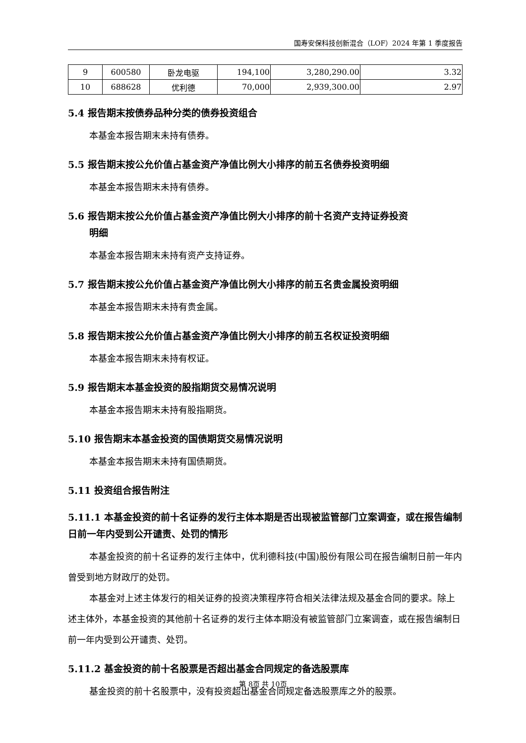国寿安保科技创新混合（LOF）2024 年第 1 季度报告
| 9 | 600580 | 卧龙电驱 | 194,100 | 3,280,290.00 | 3.32 |
| 10 | 688628 | 优利德 | 70,000 | 2,939,300.00 | 2.97 |
5.4 报告期末按债券品种分类的债券投资组合
本基金本报告期末未持有债券。
5.5 报告期末按公允价值占基金资产净值比例大小排序的前五名债券投资明细
本基金本报告期末未持有债券。
5.6 报告期末按公允价值占基金资产净值比例大小排序的前十名资产支持证券投资
明细
本基金本报告期末未持有资产支持证券。
5.7 报告期末按公允价值占基金资产净值比例大小排序的前五名贵金属投资明细
本基金本报告期末未持有贵金属。
5.8 报告期末按公允价值占基金资产净值比例大小排序的前五名权证投资明细
本基金本报告期末未持有权证。
5.9 报告期末本基金投资的股指期货交易情况说明
本基金本报告期末未持有股指期货。
5.10 报告期末本基金投资的国债期货交易情况说明
本基金本报告期末未持有国债期货。
5.11 投资组合报告附注
5.11.1 本基金投资的前十名证券的发行主体本期是否出现被监管部门立案调查，或在报告编制日前一年内受到公开谴责、处罚的情形
本基金投资的前十名证券的发行主体中，优利德科技(中国)股份有限公司在报告编制日前一年内曾受到地方财政厅的处罚。
本基金对上述主体发行的相关证券的投资决策程序符合相关法律法规及基金合同的要求。除上述主体外，本基金投资的其他前十名证券的发行主体本期没有被监管部门立案调查，或在报告编制日前一年内受到公开谴责、处罚。
5.11.2 基金投资的前十名股票是否超出基金合同规定的备选股票库
基金投资的前十名股票中，没有投资超出基金合同规定备选股票库之外的股票。
第 8页 共 10页